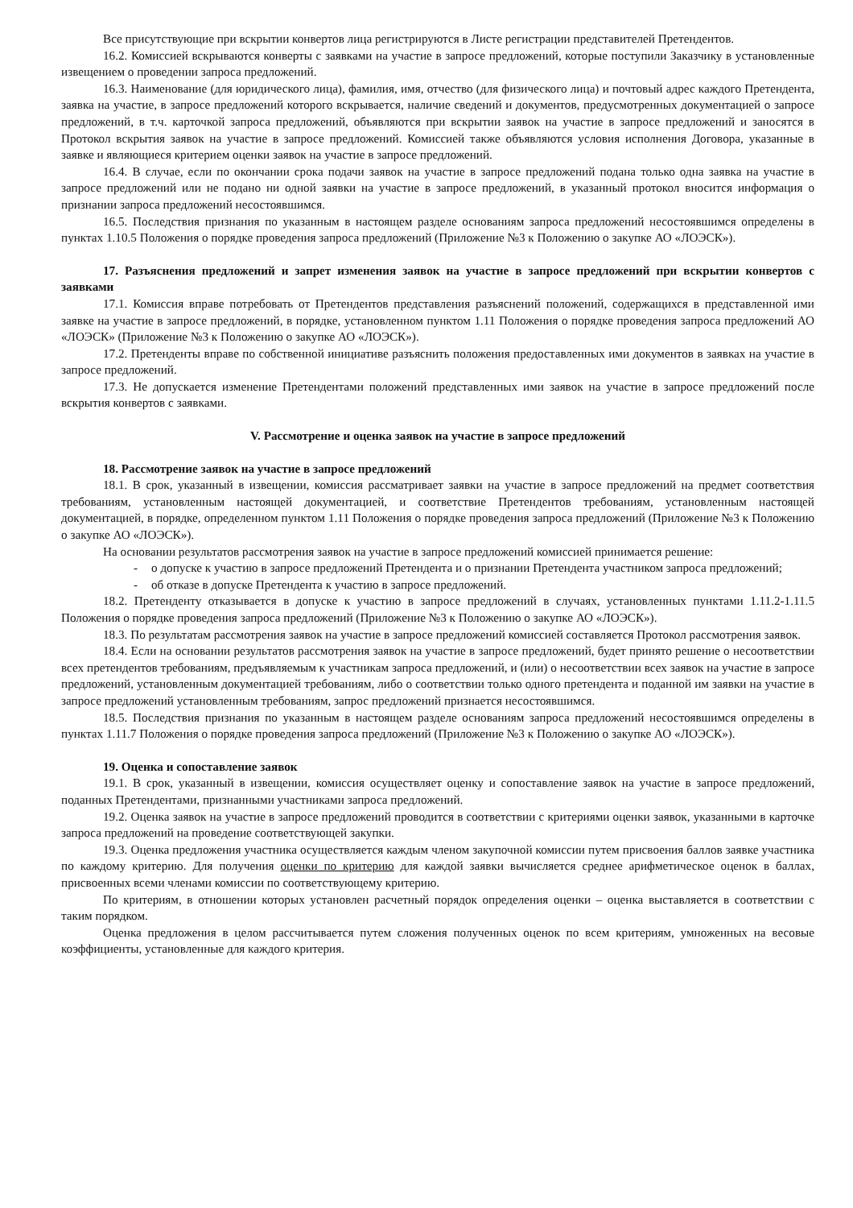Все присутствующие при вскрытии конвертов лица регистрируются в Листе регистрации представителей Претендентов.
16.2. Комиссией вскрываются конверты с заявками на участие в запросе предложений, которые поступили Заказчику в установленные извещением о проведении запроса предложений.
16.3. Наименование (для юридического лица), фамилия, имя, отчество (для физического лица) и почтовый адрес каждого Претендента, заявка на участие, в запросе предложений которого вскрывается, наличие сведений и документов, предусмотренных документацией о запросе предложений, в т.ч. карточкой запроса предложений, объявляются при вскрытии заявок на участие в запросе предложений и заносятся в Протокол вскрытия заявок на участие в запросе предложений. Комиссией также объявляются условия исполнения Договора, указанные в заявке и являющиеся критерием оценки заявок на участие в запросе предложений.
16.4. В случае, если по окончании срока подачи заявок на участие в запросе предложений подана только одна заявка на участие в запросе предложений или не подано ни одной заявки на участие в запросе предложений, в указанный протокол вносится информация о признании запроса предложений несостоявшимся.
16.5. Последствия признания по указанным в настоящем разделе основаниям запроса предложений несостоявшимся определены в пунктах 1.10.5 Положения о порядке проведения запроса предложений (Приложение №3 к Положению о закупке АО «ЛОЭСК»).
17. Разъяснения предложений и запрет изменения заявок на участие в запросе предложений при вскрытии конвертов с заявками
17.1. Комиссия вправе потребовать от Претендентов представления разъяснений положений, содержащихся в представленной ими заявке на участие в запросе предложений, в порядке, установленном пунктом 1.11 Положения о порядке проведения запроса предложений АО «ЛОЭСК» (Приложение №3 к Положению о закупке АО «ЛОЭСК»).
17.2. Претенденты вправе по собственной инициативе разъяснить положения предоставленных ими документов в заявках на участие в запросе предложений.
17.3. Не допускается изменение Претендентами положений представленных ими заявок на участие в запросе предложений после вскрытия конвертов с заявками.
V. Рассмотрение и оценка заявок на участие в запросе предложений
18. Рассмотрение заявок на участие в запросе предложений
18.1. В срок, указанный в извещении, комиссия рассматривает заявки на участие в запросе предложений на предмет соответствия требованиям, установленным настоящей документацией, и соответствие Претендентов требованиям, установленным настоящей документацией, в порядке, определенном пунктом 1.11 Положения о порядке проведения запроса предложений (Приложение №3 к Положению о закупке АО «ЛОЭСК»).
На основании результатов рассмотрения заявок на участие в запросе предложений комиссией принимается решение:
- о допуске к участию в запросе предложений Претендента и о признании Претендента участником запроса предложений;
- об отказе в допуске Претендента к участию в запросе предложений.
18.2. Претенденту отказывается в допуске к участию в запросе предложений в случаях, установленных пунктами 1.11.2-1.11.5 Положения о порядке проведения запроса предложений (Приложение №3 к Положению о закупке АО «ЛОЭСК»).
18.3. По результатам рассмотрения заявок на участие в запросе предложений комиссией составляется Протокол рассмотрения заявок.
18.4. Если на основании результатов рассмотрения заявок на участие в запросе предложений, будет принято решение о несоответствии всех претендентов требованиям, предъявляемым к участникам запроса предложений, и (или) о несоответствии всех заявок на участие в запросе предложений, установленным документацией требованиям, либо о соответствии только одного претендента и поданной им заявки на участие в запросе предложений установленным требованиям, запрос предложений признается несостоявшимся.
18.5. Последствия признания по указанным в настоящем разделе основаниям запроса предложений несостоявшимся определены в пунктах 1.11.7 Положения о порядке проведения запроса предложений (Приложение №3 к Положению о закупке АО «ЛОЭСК»).
19. Оценка и сопоставление заявок
19.1. В срок, указанный в извещении, комиссия осуществляет оценку и сопоставление заявок на участие в запросе предложений, поданных Претендентами, признанными участниками запроса предложений.
19.2. Оценка заявок на участие в запросе предложений проводится в соответствии с критериями оценки заявок, указанными в карточке запроса предложений на проведение соответствующей закупки.
19.3. Оценка предложения участника осуществляется каждым членом закупочной комиссии путем присвоения баллов заявке участника по каждому критерию. Для получения оценки по критерию для каждой заявки вычисляется среднее арифметическое оценок в баллах, присвоенных всеми членами комиссии по соответствующему критерию.
По критериям, в отношении которых установлен расчетный порядок определения оценки – оценка выставляется в соответствии с таким порядком.
Оценка предложения в целом рассчитывается путем сложения полученных оценок по всем критериям, умноженных на весовые коэффициенты, установленные для каждого критерия.